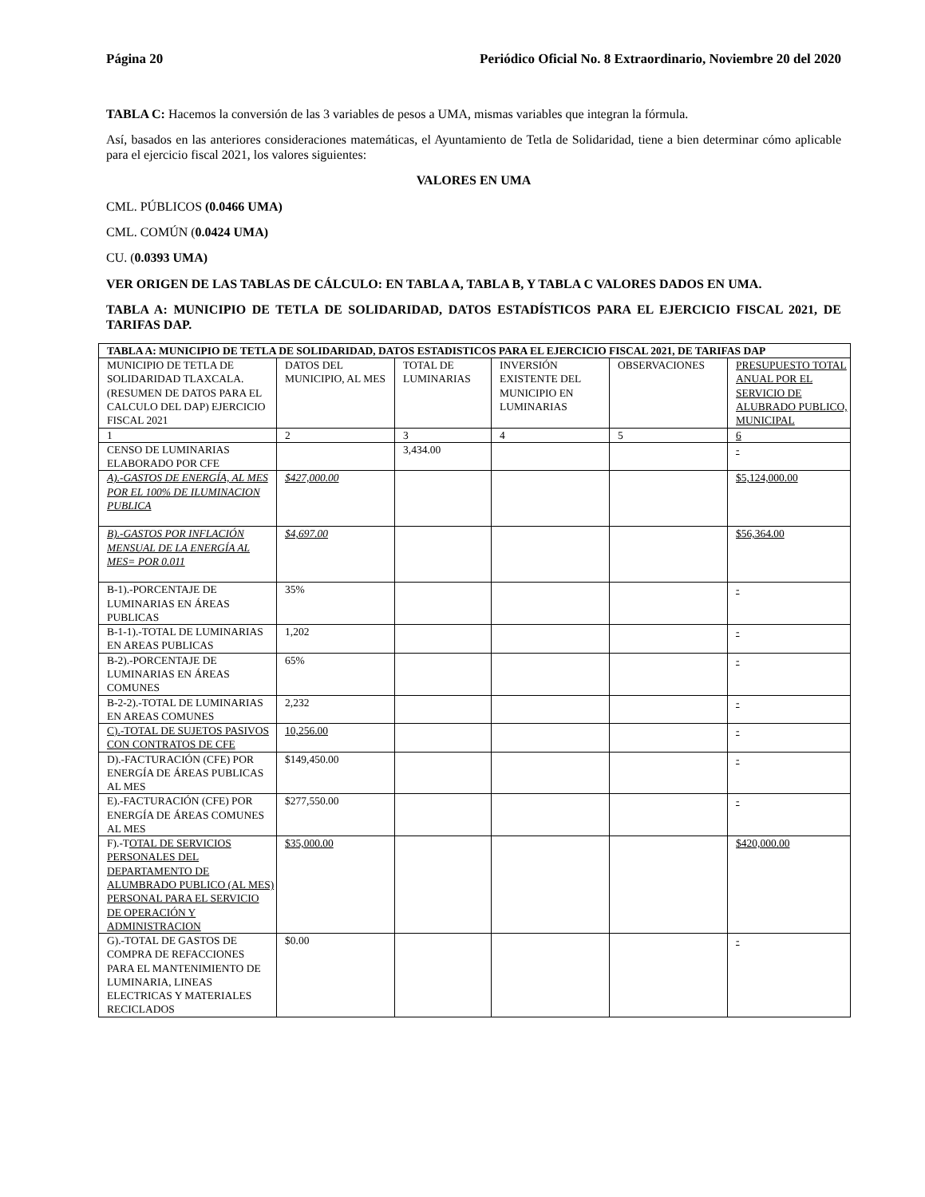Página 20 Periódico Oficial No. 8 Extraordinario, Noviembre 20 del 2020
TABLA C: Hacemos la conversión de las 3 variables de pesos a UMA, mismas variables que integran la fórmula.
Así, basados en las anteriores consideraciones matemáticas, el Ayuntamiento de Tetla de Solidaridad, tiene a bien determinar cómo aplicable para el ejercicio fiscal 2021, los valores siguientes:
VALORES EN UMA
CML. PÚBLICOS (0.0466 UMA)
CML. COMÚN (0.0424 UMA)
CU. (0.0393 UMA)
VER ORIGEN DE LAS TABLAS DE CÁLCULO: EN TABLA A, TABLA B, Y TABLA C VALORES DADOS EN UMA.
TABLA A: MUNICIPIO DE TETLA DE SOLIDARIDAD, DATOS ESTADÍSTICOS PARA EL EJERCICIO FISCAL 2021, DE TARIFAS DAP.
| TABLA A: MUNICIPIO DE TETLA DE SOLIDARIDAD, DATOS ESTADISTICOS PARA EL EJERCICIO FISCAL 2021, DE TARIFAS DAP | | | | | |
| MUNICIPIO DE TETLA DE SOLIDARIDAD TLAXCALA. (RESUMEN DE DATOS PARA EL CALCULO DEL DAP) EJERCICIO FISCAL 2021 | DATOS DEL MUNICIPIO, AL MES | TOTAL DE LUMINARIAS | INVERSIÓN EXISTENTE DEL MUNICIPIO EN LUMINARIAS | OBSERVACIONES | PRESUPUESTO TOTAL ANUAL POR EL SERVICIO DE ALUBRADO PUBLICO, MUNICIPAL |
| 1 | 2 | 3 | 4 | 5 | 6 |
| CENSO DE LUMINARIAS ELABORADO POR CFE | | 3,434.00 | | | - |
| A).-GASTOS DE ENERGÍA, AL MES POR EL 100% DE ILUMINACION PUBLICA | $427,000.00 | | | | $5,124,000.00 |
| B).-GASTOS POR INFLACIÓN MENSUAL DE LA ENERGÍA AL MES= POR 0.011 | $4,697.00 | | | | $56,364.00 |
| B-1).-PORCENTAJE DE LUMINARIAS EN ÁREAS PUBLICAS | 35% | | | | - |
| B-1-1).-TOTAL DE LUMINARIAS EN AREAS PUBLICAS | 1,202 | | | | - |
| B-2).-PORCENTAJE DE LUMINARIAS EN ÁREAS COMUNES | 65% | | | | - |
| B-2-2).-TOTAL DE LUMINARIAS EN AREAS COMUNES | 2,232 | | | | - |
| C).-TOTAL DE SUJETOS PASIVOS CON CONTRATOS DE CFE | 10,256.00 | | | | - |
| D).-FACTURACIÓN (CFE) POR ENERGÍA DE ÁREAS PUBLICAS AL MES | $149,450.00 | | | | - |
| E).-FACTURACIÓN (CFE) POR ENERGÍA DE ÁREAS COMUNES AL MES | $277,550.00 | | | | - |
| F).-T OTAL DE SERVICIOS PERSONALES DEL DEPARTAMENTO DE ALUMBRADO PUBLICO (AL MES) PERSONAL PARA EL SERVICIO DE OPERACIÓN Y ADMINISTRACION | $35,000.00 | | | | $420,000.00 |
| G).-TOTAL DE GASTOS DE COMPRA DE REFACCIONES PARA EL MANTENIMIENTO DE LUMINARIA, LINEAS ELECTRICAS Y MATERIALES RECICLADOS | $0.00 | | | | - |